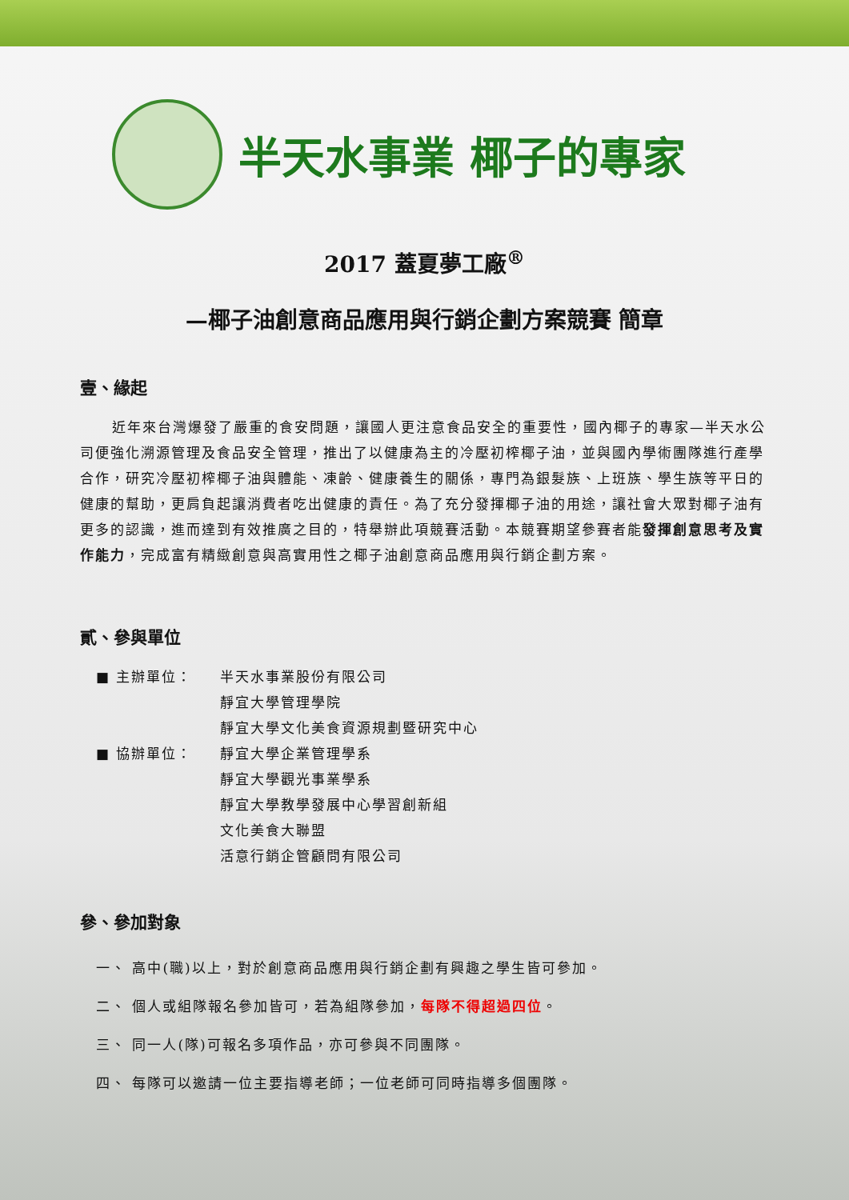半天水事業 椰子的專家
2017 蓋夏夢工廠<sup>®</sup>
—椰子油創意商品應用與行銷企劃方案競賽 簡章
壹、緣起
近年來台灣爆發了嚴重的食安問題，讓國人更注意食品安全的重要性，國內椰子的專家—半天水公司便強化溯源管理及食品安全管理，推出了以健康為主的冷壓初榨椰子油，並與國內學術團隊進行產學合作，研究冷壓初榨椰子油與體能、凍齡、健康養生的關係，專門為銀髮族、上班族、學生族等平日的健康的幫助，更肩負起讓消費者吃出健康的責任。為了充分發揮椰子油的用途，讓社會大眾對椰子油有更多的認識，進而達到有效推廣之目的，特舉辦此項競賽活動。本競賽期望參賽者能發揮創意思考及實作能力，完成富有精緻創意與高實用性之椰子油創意商品應用與行銷企劃方案。
貳、參與單位
■ 主辦單位： 半天水事業股份有限公司
靜宜大學管理學院
靜宜大學文化美食資源規劃暨研究中心
■ 協辦單位： 靜宜大學企業管理學系
靜宜大學觀光事業學系
靜宜大學教學發展中心學習創新組
文化美食大聯盟
活意行銷企管顧問有限公司
參、參加對象
一、 高中(職)以上，對於創意商品應用與行銷企劃有興趣之學生皆可參加。
二、 個人或組隊報名參加皆可，若為組隊參加，每隊不得超過四位。
三、 同一人(隊)可報名多項作品，亦可參與不同團隊。
四、 每隊可以邀請一位主要指導老師；一位老師可同時指導多個團隊。